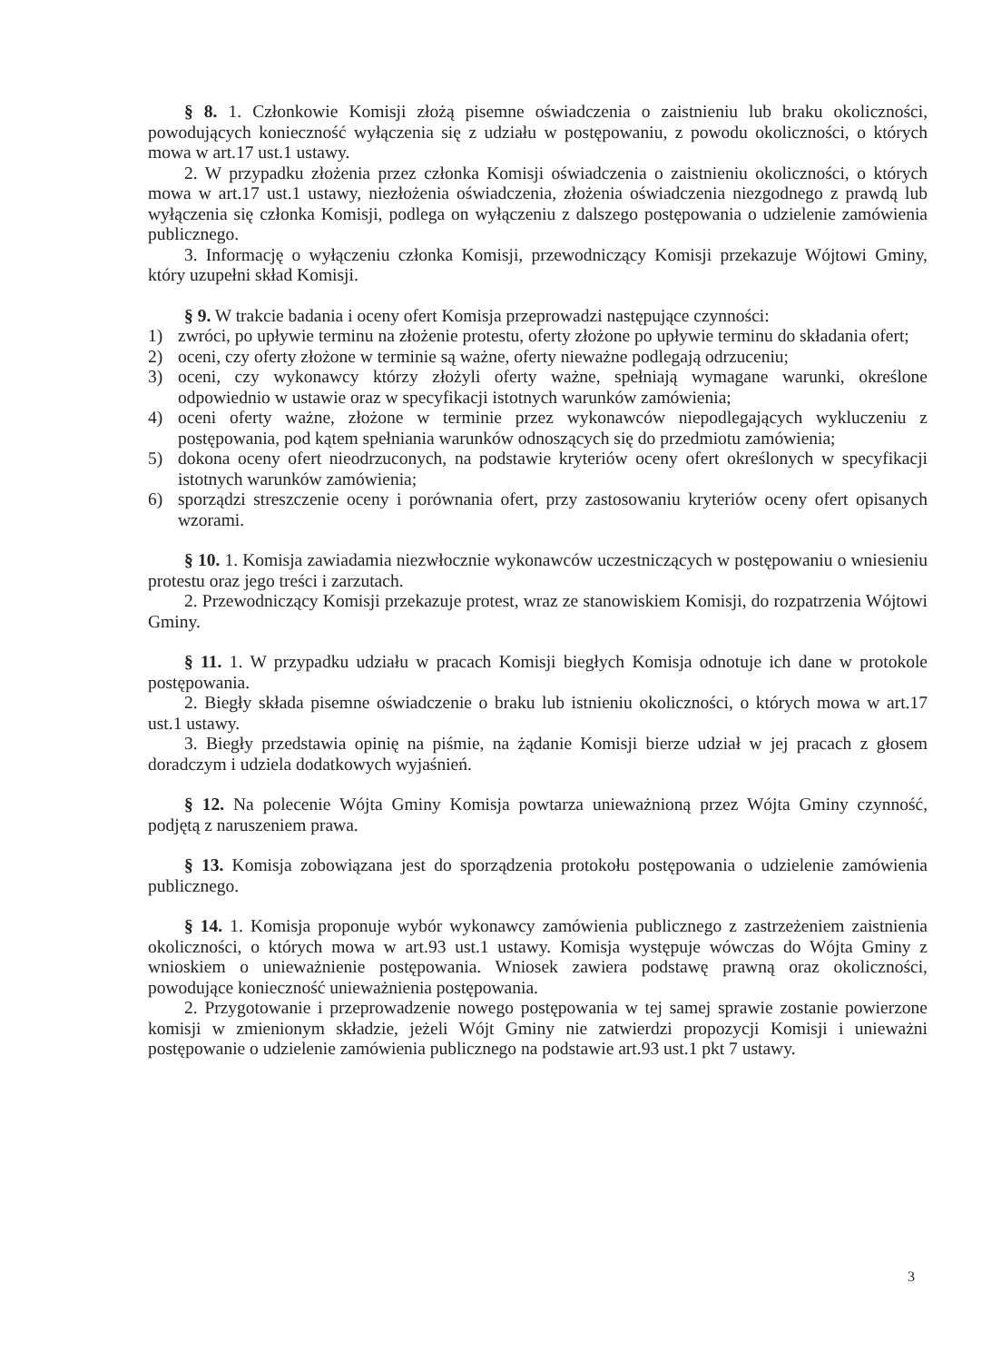§ 8. 1. Członkowie Komisji złożą pisemne oświadczenia o zaistnieniu lub braku okoliczności, powodujących konieczność wyłączenia się z udziału w postępowaniu, z powodu okoliczności, o których mowa w art.17 ust.1 ustawy.
2. W przypadku złożenia przez członka Komisji oświadczenia o zaistnieniu okoliczności, o których mowa w art.17 ust.1 ustawy, niezłożenia oświadczenia, złożenia oświadczenia niezgodnego z prawdą lub wyłączenia się członka Komisji, podlega on wyłączeniu z dalszego postępowania o udzielenie zamówienia publicznego.
3. Informację o wyłączeniu członka Komisji, przewodniczący Komisji przekazuje Wójtowi Gminy, który uzupełni skład Komisji.
§ 9. W trakcie badania i oceny ofert Komisja przeprowadzi następujące czynności:
1) zwróci, po upływie terminu na złożenie protestu, oferty złożone po upływie terminu do składania ofert;
2) oceni, czy oferty złożone w terminie są ważne, oferty nieważne podlegają odrzuceniu;
3) oceni, czy wykonawcy którzy złożyli oferty ważne, spełniają wymagane warunki, określone odpowiednio w ustawie oraz w specyfikacji istotnych warunków zamówienia;
4) oceni oferty ważne, złożone w terminie przez wykonawców niepodlegających wykluczeniu z postępowania, pod kątem spełniania warunków odnoszących się do przedmiotu zamówienia;
5) dokona oceny ofert nieodrzuconych, na podstawie kryteriów oceny ofert określonych w specyfikacji istotnych warunków zamówienia;
6) sporządzi streszczenie oceny i porównania ofert, przy zastosowaniu kryteriów oceny ofert opisanych wzorami.
§ 10. 1. Komisja zawiadamia niezwłocznie wykonawców uczestniczących w postępowaniu o wniesieniu protestu oraz jego treści i zarzutach.
2. Przewodniczący Komisji przekazuje protest, wraz ze stanowiskiem Komisji, do rozpatrzenia Wójtowi Gminy.
§ 11. 1. W przypadku udziału w pracach Komisji biegłych Komisja odnotuje ich dane w protokole postępowania.
2. Biegły składa pisemne oświadczenie o braku lub istnieniu okoliczności, o których mowa w art.17 ust.1 ustawy.
3. Biegły przedstawia opinię na piśmie, na żądanie Komisji bierze udział w jej pracach z głosem doradczym i udziela dodatkowych wyjaśnień.
§ 12. Na polecenie Wójta Gminy Komisja powtarza unieważnioną przez Wójta Gminy czynność, podjętą z naruszeniem prawa.
§ 13. Komisja zobowiązana jest do sporządzenia protokołu postępowania o udzielenie zamówienia publicznego.
§ 14. 1. Komisja proponuje wybór wykonawcy zamówienia publicznego z zastrzeżeniem zaistnienia okoliczności, o których mowa w art.93 ust.1 ustawy. Komisja występuje wówczas do Wójta Gminy z wnioskiem o unieważnienie postępowania. Wniosek zawiera podstawę prawną oraz okoliczności, powodujące konieczność unieważnienia postępowania.
2. Przygotowanie i przeprowadzenie nowego postępowania w tej samej sprawie zostanie powierzone komisji w zmienionym składzie, jeżeli Wójt Gminy nie zatwierdzi propozycji Komisji i unieważni postępowanie o udzielenie zamówienia publicznego na podstawie art.93 ust.1 pkt 7 ustawy.
3